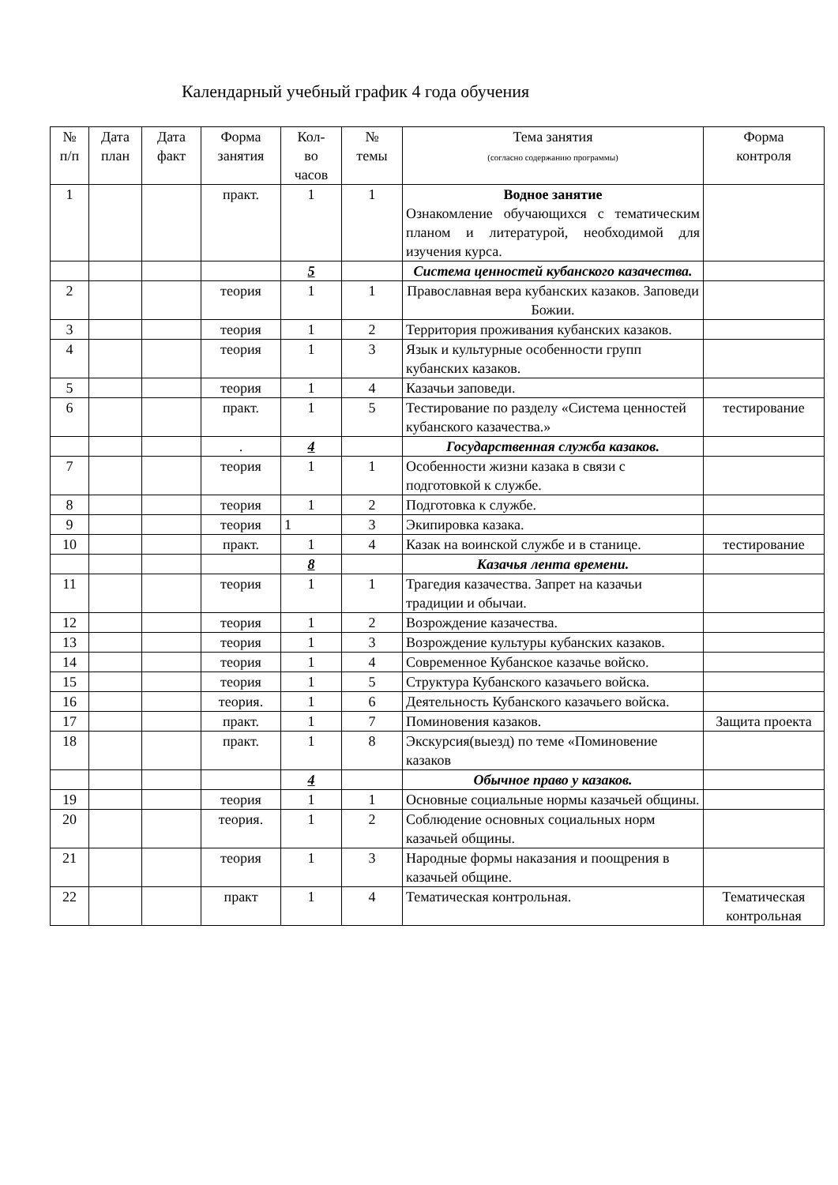Календарный учебный график 4 года обучения
| № п/п | Дата план | Дата факт | Форма занятия | Кол- во часов | № темы | Тема занятия (согласно содержанию программы) | Форма контроля |
| --- | --- | --- | --- | --- | --- | --- | --- |
| 1 | | | практ. | 1 | 1 | Водное занятие Ознакомление обучающихся с тематическим планом и литературой, необходимой для изучения курса. | |
| | | | | 5 | | Система ценностей кубанского казачества. | |
| 2 | | | теория | 1 | 1 | Православная вера кубанских казаков. Заповеди Божии. | |
| 3 | | | теория | 1 | 2 | Территория проживания кубанских казаков. | |
| 4 | | | теория | 1 | 3 | Язык и культурные особенности групп кубанских казаков. | |
| 5 | | | теория | 1 | 4 | Казачьи заповеди. | |
| 6 | | | практ. | 1 | 5 | Тестирование по разделу «Система ценностей кубанского казачества.» | тестирование |
| | | | . | 4 | | Государственная служба казаков. | |
| 7 | | | теория | 1 | 1 | Особенности жизни казака в связи с подготовкой к службе. | |
| 8 | | | теория | 1 | 2 | Подготовка к службе. | |
| 9 | | | теория | 1 | 3 | Экипировка казака. | |
| 10 | | | практ. | 1 | 4 | Казак на воинской службе и в станице. | тестирование |
| | | | | 8 | | Казачья лента времени. | |
| 11 | | | теория | 1 | 1 | Трагедия казачества. Запрет на казачьи традиции и обычаи. | |
| 12 | | | теория | 1 | 2 | Возрождение казачества. | |
| 13 | | | теория | 1 | 3 | Возрождение культуры кубанских казаков. | |
| 14 | | | теория | 1 | 4 | Современное Кубанское казачье войско. | |
| 15 | | | теория | 1 | 5 | Структура Кубанского казачьего войска. | |
| 16 | | | теория. | 1 | 6 | Деятельность Кубанского казачьего войска. | |
| 17 | | | практ. | 1 | 7 | Поминовения казаков. | Защита проекта |
| 18 | | | практ. | 1 | 8 | Экскурсия(выезд) по теме «Поминовение казаков | |
| | | | | 4 | | Обычное право у казаков. | |
| 19 | | | теория | 1 | 1 | Основные социальные нормы казачьей общины. | |
| 20 | | | теория. | 1 | 2 | Соблюдение основных социальных норм казачьей общины. | |
| 21 | | | теория | 1 | 3 | Народные формы наказания и поощрения в казачьей общине. | |
| 22 | | | практ | 1 | 4 | Тематическая контрольная. | Тематическая контрольная |